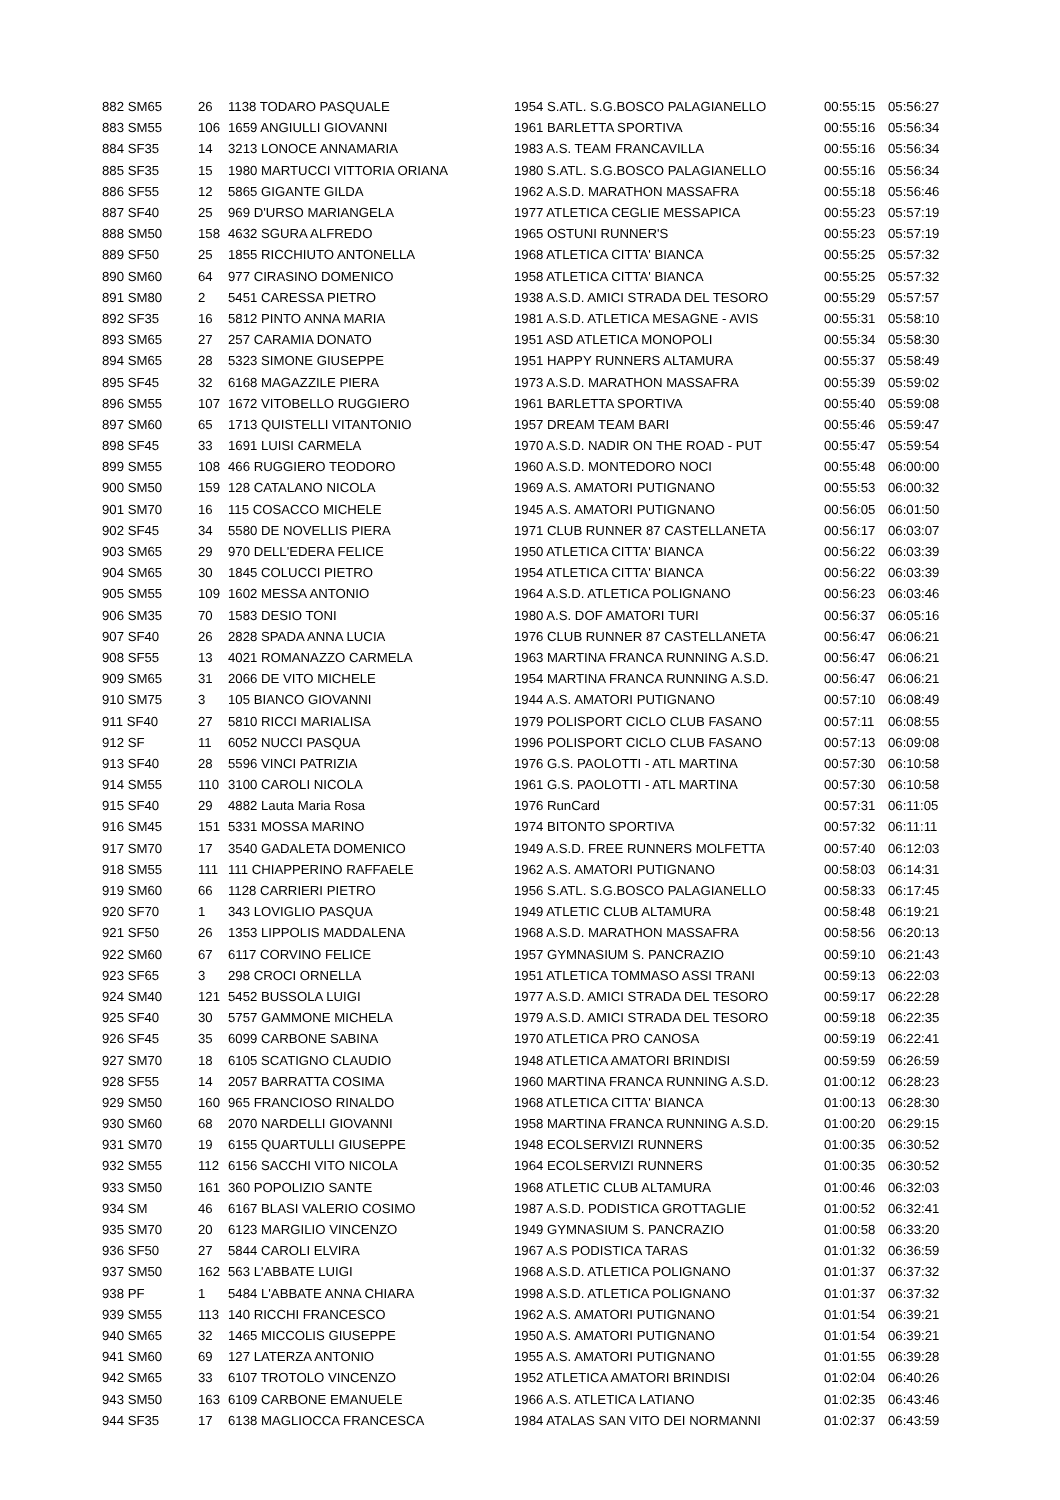| 882 SM65 | 26 | 1138 TODARO PASQUALE | 1954 S.ATL. S.G.BOSCO PALAGIANELLO | 00:55:15 | 05:56:27 |
| 883 SM55 | 106 | 1659 ANGIULLI GIOVANNI | 1961 BARLETTA SPORTIVA | 00:55:16 | 05:56:34 |
| 884 SF35 | 14 | 3213 LONOCE ANNAMARIA | 1983 A.S. TEAM FRANCAVILLA | 00:55:16 | 05:56:34 |
| 885 SF35 | 15 | 1980 MARTUCCI VITTORIA ORIANA | 1980 S.ATL. S.G.BOSCO PALAGIANELLO | 00:55:16 | 05:56:34 |
| 886 SF55 | 12 | 5865 GIGANTE GILDA | 1962 A.S.D. MARATHON MASSAFRA | 00:55:18 | 05:56:46 |
| 887 SF40 | 25 | 969 D'URSO MARIANGELA | 1977 ATLETICA CEGLIE MESSAPICA | 00:55:23 | 05:57:19 |
| 888 SM50 | 158 | 4632 SGURA ALFREDO | 1965 OSTUNI RUNNER'S | 00:55:23 | 05:57:19 |
| 889 SF50 | 25 | 1855 RICCHIUTO ANTONELLA | 1968 ATLETICA CITTA' BIANCA | 00:55:25 | 05:57:32 |
| 890 SM60 | 64 | 977 CIRASINO DOMENICO | 1958 ATLETICA CITTA' BIANCA | 00:55:25 | 05:57:32 |
| 891 SM80 | 2 | 5451 CARESSA PIETRO | 1938 A.S.D. AMICI STRADA DEL TESORO | 00:55:29 | 05:57:57 |
| 892 SF35 | 16 | 5812 PINTO ANNA MARIA | 1981 A.S.D. ATLETICA MESAGNE - AVIS | 00:55:31 | 05:58:10 |
| 893 SM65 | 27 | 257 CARAMIA DONATO | 1951 ASD ATLETICA MONOPOLI | 00:55:34 | 05:58:30 |
| 894 SM65 | 28 | 5323 SIMONE GIUSEPPE | 1951 HAPPY RUNNERS ALTAMURA | 00:55:37 | 05:58:49 |
| 895 SF45 | 32 | 6168 MAGAZZILE PIERA | 1973 A.S.D. MARATHON MASSAFRA | 00:55:39 | 05:59:02 |
| 896 SM55 | 107 | 1672 VITOBELLO RUGGIERO | 1961 BARLETTA SPORTIVA | 00:55:40 | 05:59:08 |
| 897 SM60 | 65 | 1713 QUISTELLI VITANTONIO | 1957 DREAM TEAM BARI | 00:55:46 | 05:59:47 |
| 898 SF45 | 33 | 1691 LUISI CARMELA | 1970 A.S.D. NADIR ON THE ROAD - PUT | 00:55:47 | 05:59:54 |
| 899 SM55 | 108 | 466 RUGGIERO TEODORO | 1960 A.S.D. MONTEDORO NOCI | 00:55:48 | 06:00:00 |
| 900 SM50 | 159 | 128 CATALANO NICOLA | 1969 A.S. AMATORI PUTIGNANO | 00:55:53 | 06:00:32 |
| 901 SM70 | 16 | 115 COSACCO MICHELE | 1945 A.S. AMATORI PUTIGNANO | 00:56:05 | 06:01:50 |
| 902 SF45 | 34 | 5580 DE NOVELLIS PIERA | 1971 CLUB RUNNER 87 CASTELLANETA | 00:56:17 | 06:03:07 |
| 903 SM65 | 29 | 970 DELL'EDERA FELICE | 1950 ATLETICA CITTA' BIANCA | 00:56:22 | 06:03:39 |
| 904 SM65 | 30 | 1845 COLUCCI PIETRO | 1954 ATLETICA CITTA' BIANCA | 00:56:22 | 06:03:39 |
| 905 SM55 | 109 | 1602 MESSA ANTONIO | 1964 A.S.D. ATLETICA POLIGNANO | 00:56:23 | 06:03:46 |
| 906 SM35 | 70 | 1583 DESIO TONI | 1980 A.S. DOF AMATORI TURI | 00:56:37 | 06:05:16 |
| 907 SF40 | 26 | 2828 SPADA ANNA LUCIA | 1976 CLUB RUNNER 87 CASTELLANETA | 00:56:47 | 06:06:21 |
| 908 SF55 | 13 | 4021 ROMANAZZO CARMELA | 1963 MARTINA FRANCA RUNNING A.S.D. | 00:56:47 | 06:06:21 |
| 909 SM65 | 31 | 2066 DE VITO MICHELE | 1954 MARTINA FRANCA RUNNING A.S.D. | 00:56:47 | 06:06:21 |
| 910 SM75 | 3 | 105 BIANCO GIOVANNI | 1944 A.S. AMATORI PUTIGNANO | 00:57:10 | 06:08:49 |
| 911 SF40 | 27 | 5810 RICCI MARIALISA | 1979 POLISPORT CICLO CLUB FASANO | 00:57:11 | 06:08:55 |
| 912 SF | 11 | 6052 NUCCI PASQUA | 1996 POLISPORT CICLO CLUB FASANO | 00:57:13 | 06:09:08 |
| 913 SF40 | 28 | 5596 VINCI PATRIZIA | 1976 G.S. PAOLOTTI - ATL MARTINA | 00:57:30 | 06:10:58 |
| 914 SM55 | 110 | 3100 CAROLI NICOLA | 1961 G.S. PAOLOTTI - ATL MARTINA | 00:57:30 | 06:10:58 |
| 915 SF40 | 29 | 4882 Lauta Maria Rosa | 1976 RunCard | 00:57:31 | 06:11:05 |
| 916 SM45 | 151 | 5331 MOSSA MARINO | 1974 BITONTO SPORTIVA | 00:57:32 | 06:11:11 |
| 917 SM70 | 17 | 3540 GADALETA DOMENICO | 1949 A.S.D. FREE RUNNERS MOLFETTA | 00:57:40 | 06:12:03 |
| 918 SM55 | 111 | 111 CHIAPPERINO RAFFAELE | 1962 A.S. AMATORI PUTIGNANO | 00:58:03 | 06:14:31 |
| 919 SM60 | 66 | 1128 CARRIERI PIETRO | 1956 S.ATL. S.G.BOSCO PALAGIANELLO | 00:58:33 | 06:17:45 |
| 920 SF70 | 1 | 343 LOVIGLIO PASQUA | 1949 ATLETIC CLUB ALTAMURA | 00:58:48 | 06:19:21 |
| 921 SF50 | 26 | 1353 LIPPOLIS MADDALENA | 1968 A.S.D. MARATHON MASSAFRA | 00:58:56 | 06:20:13 |
| 922 SM60 | 67 | 6117 CORVINO FELICE | 1957 GYMNASIUM S. PANCRAZIO | 00:59:10 | 06:21:43 |
| 923 SF65 | 3 | 298 CROCI ORNELLA | 1951 ATLETICA TOMMASO ASSI TRANI | 00:59:13 | 06:22:03 |
| 924 SM40 | 121 | 5452 BUSSOLA LUIGI | 1977 A.S.D. AMICI STRADA DEL TESORO | 00:59:17 | 06:22:28 |
| 925 SF40 | 30 | 5757 GAMMONE MICHELA | 1979 A.S.D. AMICI STRADA DEL TESORO | 00:59:18 | 06:22:35 |
| 926 SF45 | 35 | 6099 CARBONE SABINA | 1970 ATLETICA PRO CANOSA | 00:59:19 | 06:22:41 |
| 927 SM70 | 18 | 6105 SCATIGNO CLAUDIO | 1948 ATLETICA AMATORI BRINDISI | 00:59:59 | 06:26:59 |
| 928 SF55 | 14 | 2057 BARRATTA COSIMA | 1960 MARTINA FRANCA RUNNING A.S.D. | 01:00:12 | 06:28:23 |
| 929 SM50 | 160 | 965 FRANCIOSO RINALDO | 1968 ATLETICA CITTA' BIANCA | 01:00:13 | 06:28:30 |
| 930 SM60 | 68 | 2070 NARDELLI GIOVANNI | 1958 MARTINA FRANCA RUNNING A.S.D. | 01:00:20 | 06:29:15 |
| 931 SM70 | 19 | 6155 QUARTULLI GIUSEPPE | 1948 ECOLSERVIZI RUNNERS | 01:00:35 | 06:30:52 |
| 932 SM55 | 112 | 6156 SACCHI VITO NICOLA | 1964 ECOLSERVIZI RUNNERS | 01:00:35 | 06:30:52 |
| 933 SM50 | 161 | 360 POPOLIZIO SANTE | 1968 ATLETIC CLUB ALTAMURA | 01:00:46 | 06:32:03 |
| 934 SM | 46 | 6167 BLASI VALERIO COSIMO | 1987 A.S.D. PODISTICA GROTTAGLIE | 01:00:52 | 06:32:41 |
| 935 SM70 | 20 | 6123 MARGILIO VINCENZO | 1949 GYMNASIUM S. PANCRAZIO | 01:00:58 | 06:33:20 |
| 936 SF50 | 27 | 5844 CAROLI ELVIRA | 1967 A.S PODISTICA TARAS | 01:01:32 | 06:36:59 |
| 937 SM50 | 162 | 563 L'ABBATE LUIGI | 1968 A.S.D. ATLETICA POLIGNANO | 01:01:37 | 06:37:32 |
| 938 PF | 1 | 5484 L'ABBATE ANNA CHIARA | 1998 A.S.D. ATLETICA POLIGNANO | 01:01:37 | 06:37:32 |
| 939 SM55 | 113 | 140 RICCHI FRANCESCO | 1962 A.S. AMATORI PUTIGNANO | 01:01:54 | 06:39:21 |
| 940 SM65 | 32 | 1465 MICCOLIS GIUSEPPE | 1950 A.S. AMATORI PUTIGNANO | 01:01:54 | 06:39:21 |
| 941 SM60 | 69 | 127 LATERZA ANTONIO | 1955 A.S. AMATORI PUTIGNANO | 01:01:55 | 06:39:28 |
| 942 SM65 | 33 | 6107 TROTOLO VINCENZO | 1952 ATLETICA AMATORI BRINDISI | 01:02:04 | 06:40:26 |
| 943 SM50 | 163 | 6109 CARBONE EMANUELE | 1966 A.S. ATLETICA LATIANO | 01:02:35 | 06:43:46 |
| 944 SF35 | 17 | 6138 MAGLIOCCA FRANCESCA | 1984 ATALAS SAN VITO DEI NORMANNI | 01:02:37 | 06:43:59 |